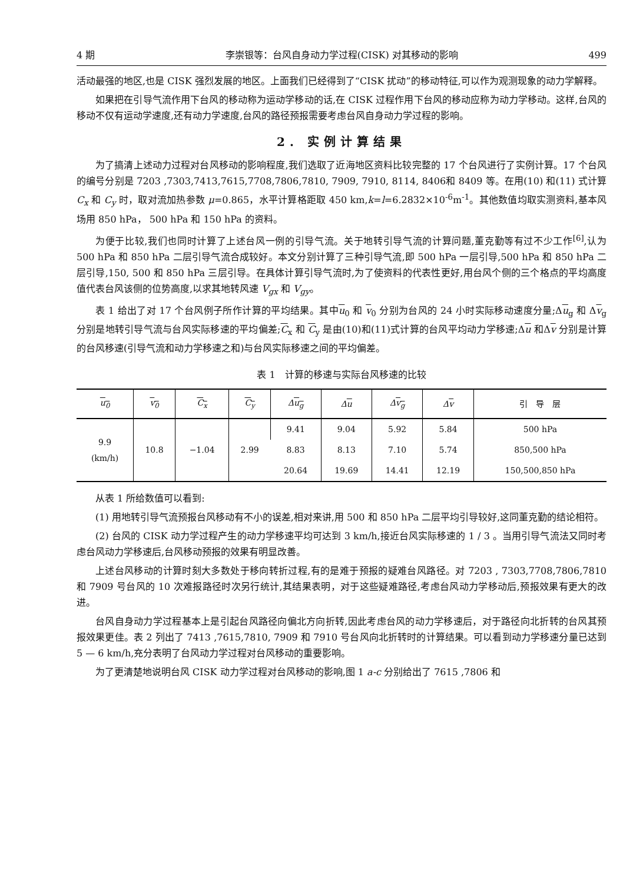4 期 李崇银等：台风自身动力学过程(CISK) 对其移动的影响 499
活动最强的地区,也是 CISK 强烈发展的地区。上面我们已经得到了“CISK 扰动”的移动特征,可以作为观测现象的动力学解释。
如果把在引导气流作用下台风的移动称为运动学移动的话,在 CISK 过程作用下台风的移动应称为动力学移动。这样,台风的移动不仅有运动学速度,还有动力学速度,台风的路径预报需要考虑台风自身动力学过程的影响。
2. 实例计算结果
为了搞清上述动力过程对台风移动的影响程度,我们选取了近海地区资料比较完整的 17 个台风进行了实例计算。17 个台风的编号分别是 7203 ,7303,7413,7615,7708,7806,7810, 7909, 7910, 8114, 8406和 8409 等。在用(10) 和(11) 式计算 C<sub>x</sub> 和 C<sub>y</sub> 时，取对流加热参数 μ=0.865，水平计算格距取 450 km,k=l=6.2832×10<sup>-6</sup>m<sup>-1</sup>。其他数值均取实测资料,基本风场用 850 hPa， 500 hPa 和 150 hPa 的资料。
为便于比较,我们也同时计算了上述台风一例的引导气流。关于地转引导气流的计算问题,董克勤等有过不少工作<sup>[6]</sup>,认为 500 hPa 和 850 hPa 二层引导气流合成较好。本文分别计算了三种引导气流,即 500 hPa 一层引导,500 hPa 和 850 hPa 二层引导,150, 500 和 850 hPa 三层引导。在具体计算引导气流时,为了使资料的代表性更好,用台风个侧的三个格点的平均高度值代表台风该侧的位势高度,以求其地转风速 V<sub>gx</sub> 和 V<sub>gy</sub>。
表 1 给出了对 17 个台风例子所作计算的平均结果。其中u<sub>0</sub> 和 v<sub>0</sub> 分别为台风的 24 小时实际移动速度分量;Δu<sub>g</sub> 和 Δv<sub>g</sub> 分别是地转引导气流与台风实际移速的平均偏差;C<sub>x</sub> 和 C<sub>y</sub> 是由(10)和(11)式计算的台风平均动力学移速;Δu 和Δv 分别是计算的台风移速(引导气流和动力学移速之和)与台风实际移速之间的平均偏差。
表 1　计算的移速与实际台风移速的比较
| u<sub>0</sub> | v<sub>0</sub> | C<sub>x</sub> | C<sub>y</sub> | Δ u<sub>g</sub> | Δ u | Δ v<sub>g</sub> | Δ v | 引 导 层 |
| --- | --- | --- | --- | --- | --- | --- | --- | --- |
| 9.9 (km/h) | 10.8 | −1.04 | 2.99 | 9.41 | 9.04 | 5.92 | 5.84 | 500 hPa |
| | | | | 8.83 | 8.13 | 7.10 | 5.74 | 850,500 hPa |
| | | | | 20.64 | 19.69 | 14.41 | 12.19 | 150,500,850 hPa |
从表 1 所给数值可以看到:
(1) 用地转引导气流预报台风移动有不小的误差,相对来讲,用 500 和 850 hPa 二层平均引导较好,这同董克勤的结论相符。
(2) 台风的 CISK 动力学过程产生的动力学移速平均可达到 3 km/h,接近台风实际移速的 1 / 3 。当用引导气流法又同时考虑台风动力学移速后,台风移动预报的效果有明显改善。
上述台风移动的计算时刻大多数处于移向转折过程,有的是难于预报的疑难台风路径。对 7203 , 7303,7708,7806,7810和 7909 号台风的 10 次难报路径时次另行统计,其结果表明，对于这些疑难路径,考虑台风动力学移动后,预报效果有更大的改进。
台风自身动力学过程基本上是引起台风路径向偏北方向折转,因此考虑台风的动力学移速后，对于路径向北折转的台风其预报效果更佳。表 2 列出了 7413 ,7615,7810, 7909 和 7910 号台风向北折转时的计算结果。可以看到动力学移速分量已达到 5 — 6 km/h,充分表明了台风动力学过程对台风移动的重要影响。
为了更清楚地说明台风 CISK 动力学过程对台风移动的影响,图 1 a-c 分别给出了 7615 ,7806 和